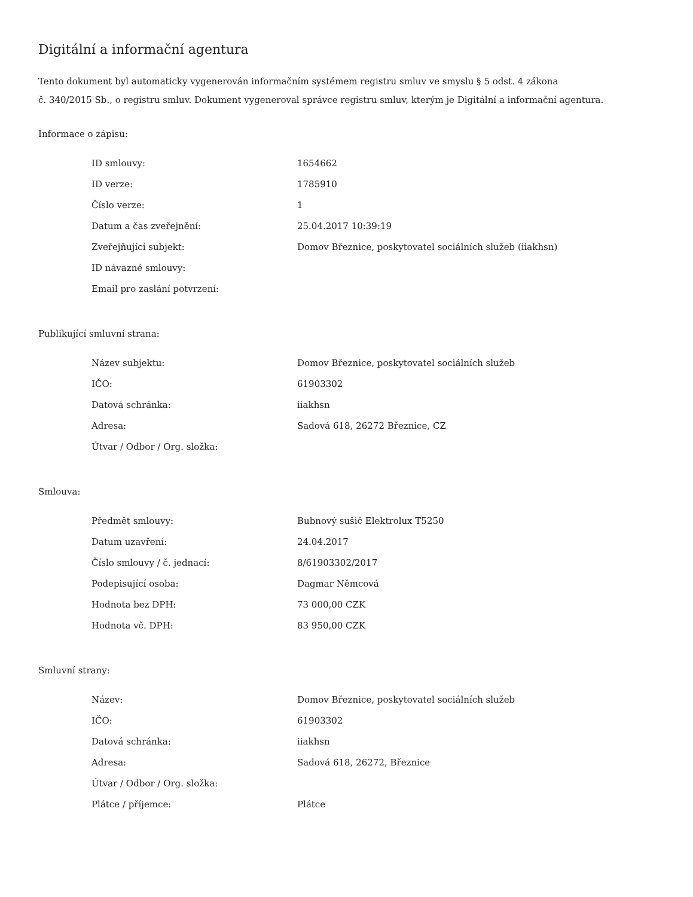Digitální a informační agentura
Tento dokument byl automaticky vygenerován informačním systémem registru smluv ve smyslu § 5 odst. 4 zákona
č. 340/2015 Sb., o registru smluv. Dokument vygeneroval správce registru smluv, kterým je Digitální a informační agentura.
Informace o zápisu:
| ID smlouvy: | 1654662 |
| ID verze: | 1785910 |
| Číslo verze: | 1 |
| Datum a čas zveřejnění: | 25.04.2017 10:39:19 |
| Zveřejňující subjekt: | Domov Březnice, poskytovatel sociálních služeb (iiakhsn) |
| ID návazné smlouvy: | |
| Email pro zaslání potvrzení: | |
Publikující smluvní strana:
| Název subjektu: | Domov Březnice, poskytovatel sociálních služeb |
| IČO: | 61903302 |
| Datová schránka: | iiakhsn |
| Adresa: | Sadová 618, 26272 Březnice, CZ |
| Útvar / Odbor / Org. složka: | |
Smlouva:
| Předmět smlouvy: | Bubnový sušič Elektrolux T5250 |
| Datum uzavření: | 24.04.2017 |
| Číslo smlouvy / č. jednací: | 8/61903302/2017 |
| Podepisující osoba: | Dagmar Němcová |
| Hodnota bez DPH: | 73 000,00 CZK |
| Hodnota vč. DPH: | 83 950,00 CZK |
Smluvní strany:
| Název: | Domov Březnice, poskytovatel sociálních služeb |
| IČO: | 61903302 |
| Datová schránka: | iiakhsn |
| Adresa: | Sadová 618, 26272, Březnice |
| Útvar / Odbor / Org. složka: | |
| Plátce / příjemce: | Plátce |